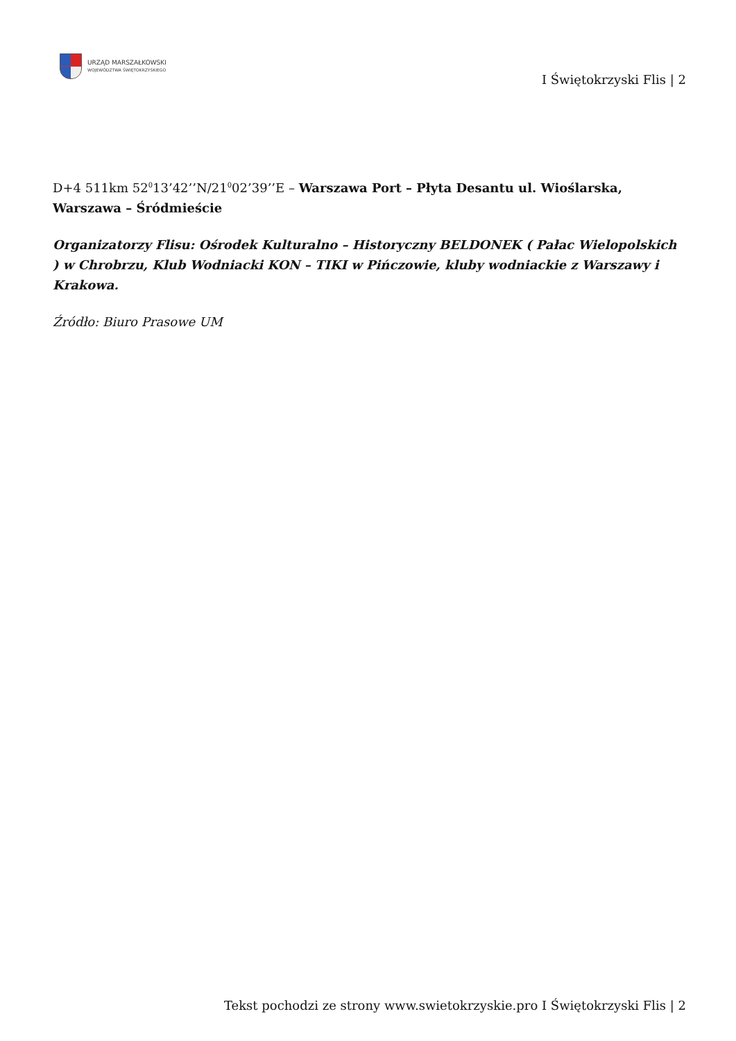URZĄD MARSZAŁKOWSKI
WOJEWÓDZTWA ŚWIĘTOKRZYSKIEGO
I Świętokrzyski Flis | 2
D+4 511km 52<sup>0</sup>13’42’’N/21<sup>0</sup>02’39’’E – Warszawa Port – Płyta Desantu ul. Wioślarska, Warszawa – Śródmieście
Organizatorzy Flisu: Ośrodek Kulturalno – Historyczny BELDONEK ( Pałac Wielopolskich ) w Chrobrzu, Klub Wodniacki KON – TIKI w Pińczowie, kluby wodniackie z Warszawy i Krakowa.
Źródło: Biuro Prasowe UM
Tekst pochodzi ze strony www.swietokrzyskie.pro I Świętokrzyski Flis | 2